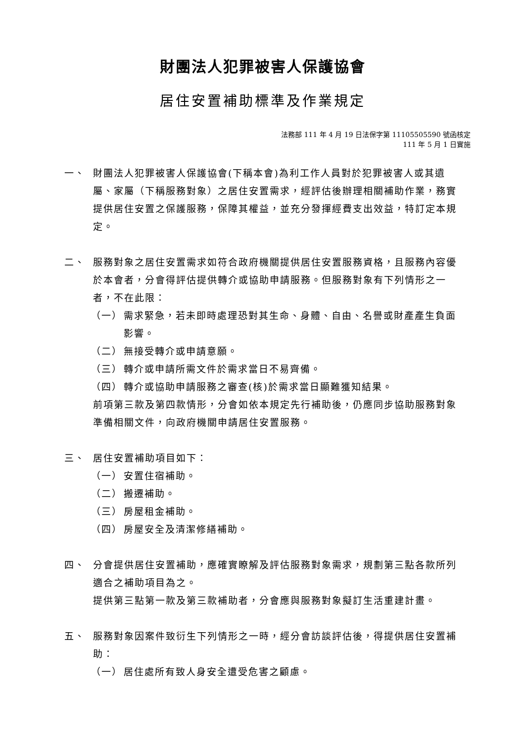財團法人犯罪被害人保護協會
居住安置補助標準及作業規定
法務部 111 年 4 月 19 日法保字第 11105505590 號函核定
111 年 5 月 1 日實施
一、 財團法人犯罪被害人保護協會(下稱本會)為利工作人員對於犯罪被害人或其遺屬、家屬（下稱服務對象）之居住安置需求，經評估後辦理相關補助作業，務實提供居住安置之保護服務，保障其權益，並充分發揮經費支出效益，特訂定本規定。
二、 服務對象之居住安置需求如符合政府機關提供居住安置服務資格，且服務內容優於本會者，分會得評估提供轉介或協助申請服務。但服務對象有下列情形之一者，不在此限：
（一） 需求緊急，若未即時處理恐對其生命、身體、自由、名譽或財產產生負面影響。
（二） 無接受轉介或申請意願。
（三） 轉介或申請所需文件於需求當日不易齊備。
（四） 轉介或協助申請服務之審查(核)於需求當日顯難獲知結果。
前項第三款及第四款情形，分會如依本規定先行補助後，仍應同步協助服務對象準備相關文件，向政府機關申請居住安置服務。
三、 居住安置補助項目如下：
（一） 安置住宿補助。
（二） 搬遷補助。
（三） 房屋租金補助。
（四） 房屋安全及清潔修繕補助。
四、 分會提供居住安置補助，應確實瞭解及評估服務對象需求，規劃第三點各款所列適合之補助項目為之。
提供第三點第一款及第三款補助者，分會應與服務對象擬訂生活重建計畫。
五、 服務對象因案件致衍生下列情形之一時，經分會訪談評估後，得提供居住安置補助：
（一） 居住處所有致人身安全遭受危害之顧慮。